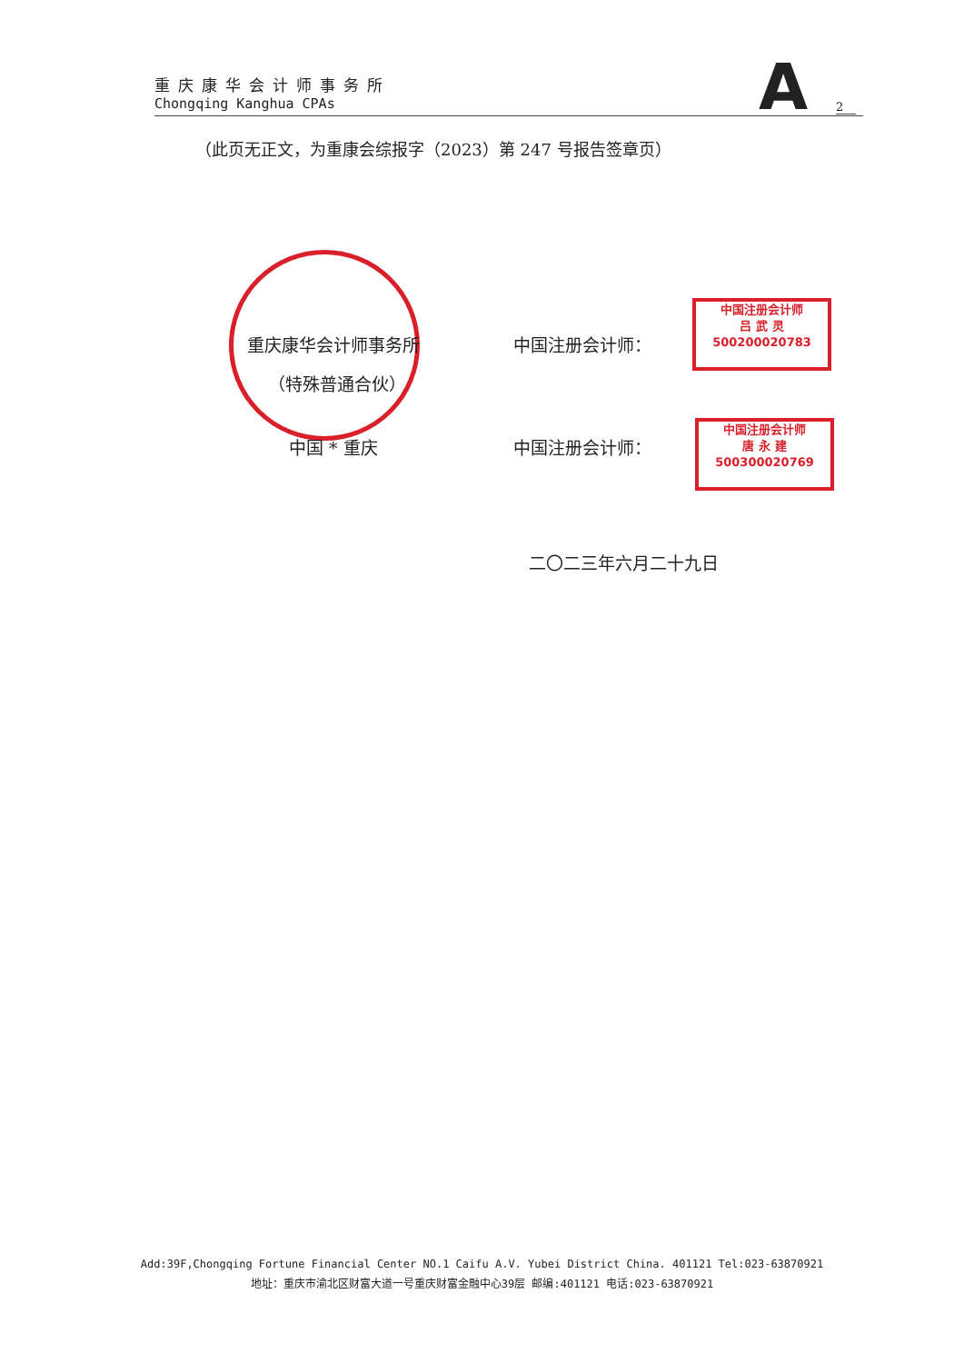重庆康华会计师事务所
Chongqing Kanghua CPAs
A 2
（此页无正文，为重康会综报字（2023）第 247 号报告签章页）
重庆康华会计师事务所
（特殊普通合伙）
中国 * 重庆
中国注册会计师：
中国注册会计师
吕 武 灵
500200020783
中国注册会计师：
中国注册会计师
唐 永 建
500300020769
二〇二三年六月二十九日
Add:39F,Chongqing Fortune Financial Center NO.1 Caifu A.V. Yubei District China. 401121 Tel:023-63870921
地址：重庆市渝北区财富大道一号重庆财富金融中心39层 邮编:401121 电话:023-63870921